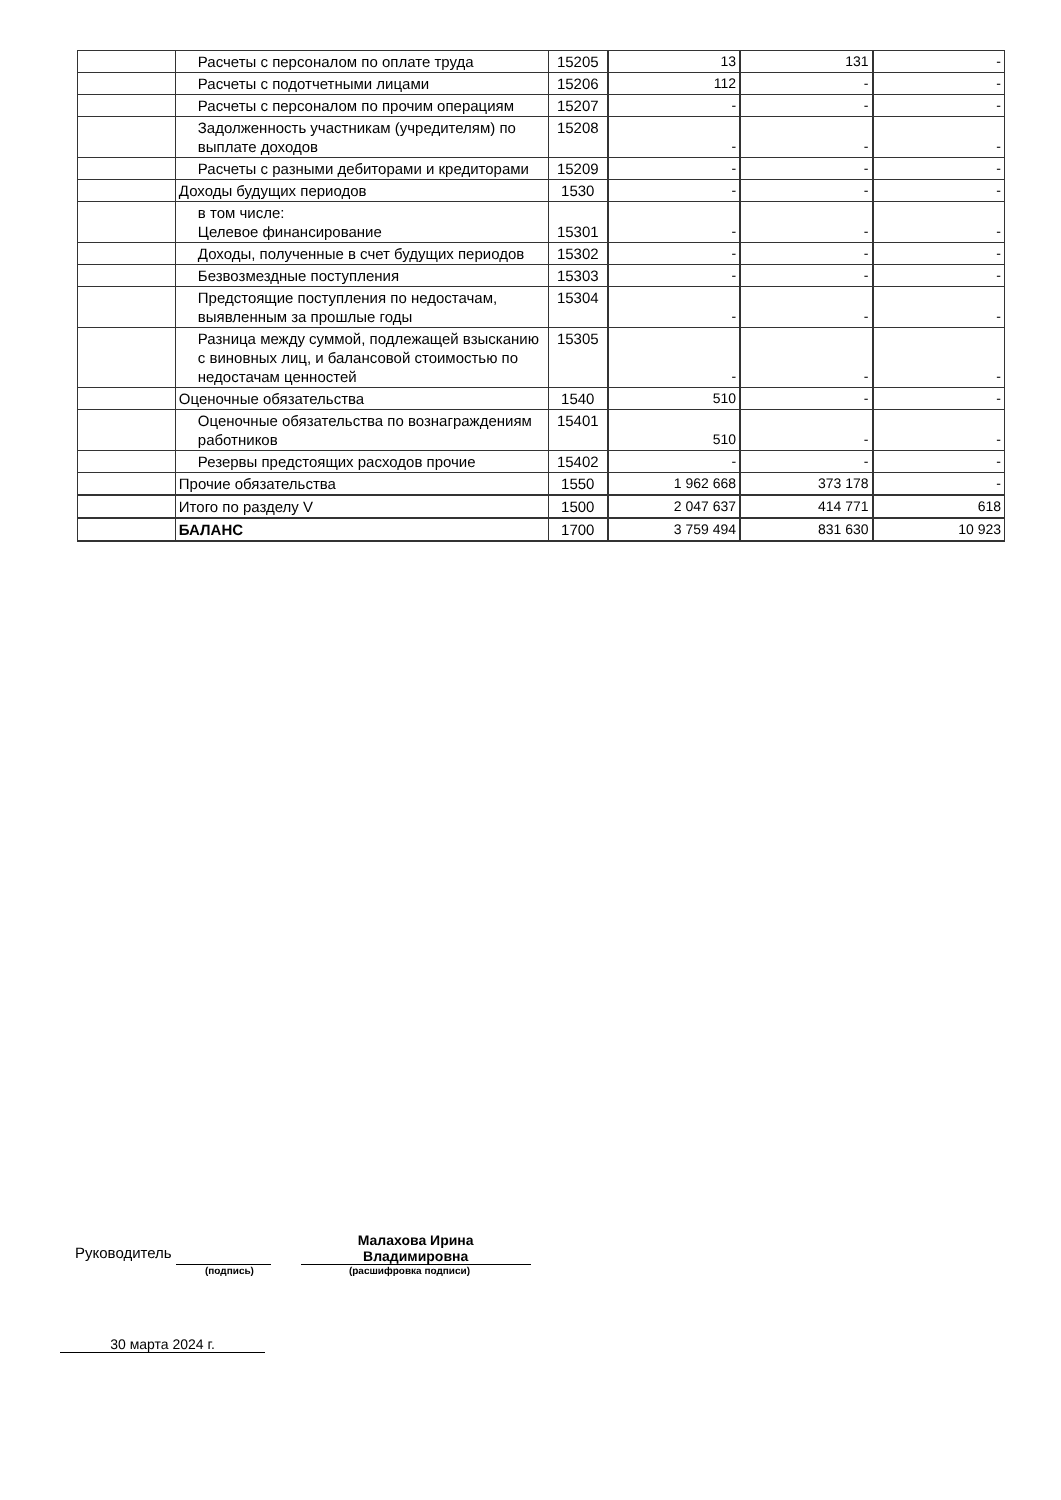| | Расчеты с персоналом по оплате труда | 15205 | 13 | 131 | - |
| | Расчеты с подотчетными лицами | 15206 | 112 | - | - |
| | Расчеты с персоналом по прочим операциям | 15207 | - | - | - |
| | Задолженность участникам (учредителям) по выплате доходов | 15208 | - | - | - |
| | Расчеты с разными дебиторами и кредиторами | 15209 | - | - | - |
| | Доходы будущих периодов | 1530 | - | - | - |
| | в том числе: Целевое финансирование | 15301 | - | - | - |
| | Доходы, полученные в счет будущих периодов | 15302 | - | - | - |
| | Безвозмездные поступления | 15303 | - | - | - |
| | Предстоящие поступления по недостачам, выявленным за прошлые годы | 15304 | - | - | - |
| | Разница между суммой, подлежащей взысканию с виновных лиц, и балансовой стоимостью по недостачам ценностей | 15305 | - | - | - |
| | Оценочные обязательства | 1540 | 510 | - | - |
| | Оценочные обязательства по вознаграждениям работников | 15401 | 510 | - | - |
| | Резервы предстоящих расходов прочие | 15402 | - | - | - |
| | Прочие обязательства | 1550 | 1 962 668 | 373 178 | - |
| | Итого по разделу V | 1500 | 2 047 637 | 414 771 | 618 |
| | БАЛАНС | 1700 | 3 759 494 | 831 630 | 10 923 |
Руководитель
Малахова Ирина
Владимировна
(подпись) (расшифровка подписи)
30 марта 2024 г.